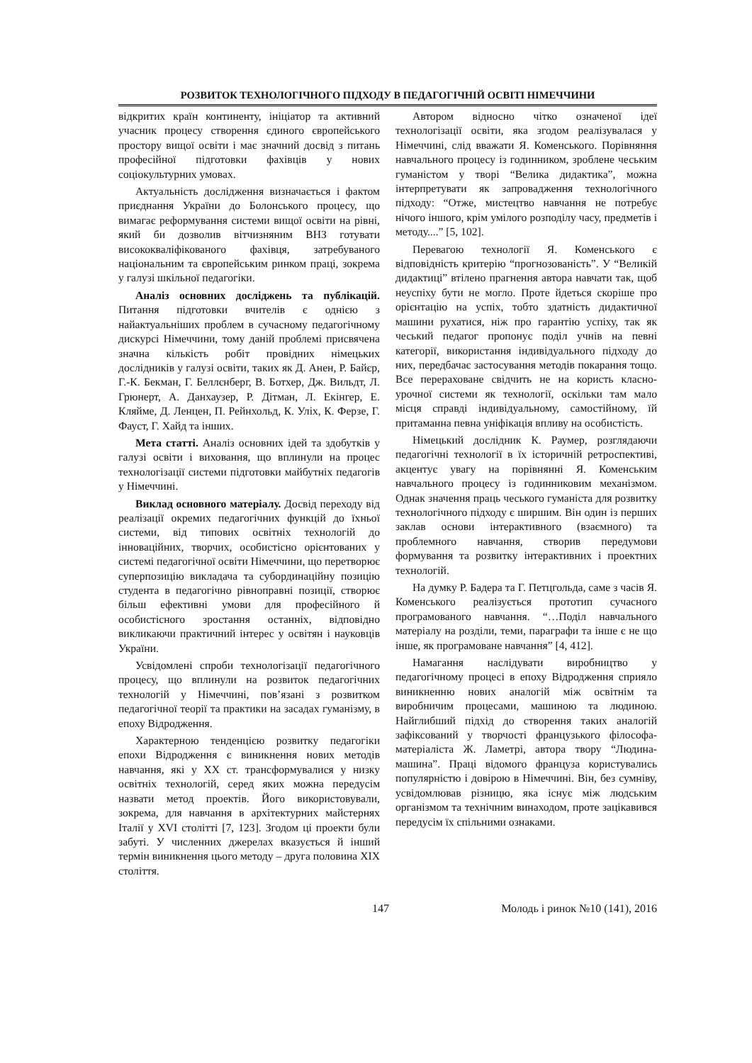РОЗВИТОК ТЕХНОЛОГІЧНОГО ПІДХОДУ В ПЕДАГОГІЧНІЙ ОСВІТІ НІМЕЧЧИНИ
відкритих країн континенту, ініціатор та активний учасник процесу створення єдиного європейського простору вищої освіти і має значний досвід з питань професійної підготовки фахівців у нових соціокультурних умовах.
Актуальність дослідження визначається і фактом приєднання України до Болонського процесу, що вимагає реформування системи вищої освіти на рівні, який би дозволив вітчизняним ВНЗ готувати висококваліфікованого фахівця, затребуваного національним та європейським ринком праці, зокрема у галузі шкільної педагогіки.
Аналіз основних досліджень та публікацій. Питання підготовки вчителів є однією з найактуальніших проблем в сучасному педагогічному дискурсі Німеччини, тому даній проблемі присвячена значна кількість робіт провідних німецьких дослідників у галузі освіти, таких як Д. Анен, Р. Байєр, Г.-К. Бекман, Г. Беллєнберг, В. Ботхер, Дж. Вильдт, Л. Грюнерт, А. Данхаузер, Р. Дітман, Л. Екінгер, Е. Кляйме, Д. Ленцен, П. Рейнхольд, К. Уліх, К. Ферзе, Г. Фауст, Г. Хайд та інших.
Мета статті. Аналіз основних ідей та здобутків у галузі освіти і виховання, що вплинули на процес технологізації системи підготовки майбутніх педагогів у Німеччині.
Виклад основного матеріалу. Досвід переходу від реалізації окремих педагогічних функцій до їхньої системи, від типових освітніх технологій до інноваційних, творчих, особистісно орієнтованих у системі педагогічної освіти Німеччини, що перетворює суперпозицію викладача та субординаційну позицію студента в педагогічно рівноправні позиції, створює більш ефективні умови для професійного й особистісного зростання останніх, відповідно викликаючи практичний інтерес у освітян і науковців України.
Усвідомлені спроби технологізації педагогічного процесу, що вплинули на розвиток педагогічних технологій у Німеччині, пов’язані з розвитком педагогічної теорії та практики на засадах гуманізму, в епоху Відродження.
Характерною тенденцією розвитку педагогіки епохи Відродження є виникнення нових методів навчання, які у ХХ ст. трансформувалися у низку освітніх технологій, серед яких можна передусім назвати метод проектів. Його використовували, зокрема, для навчання в архітектурних майстернях Італії у XVI столітті [7, 123]. Згодом ці проекти були забуті. У численних джерелах вказується й інший термін виникнення цього методу – друга половина XIX століття.
Автором відносно чітко означеної ідеї технологізації освіти, яка згодом реалізувалася у Німеччині, слід вважати Я. Коменського. Порівняння навчального процесу із годинником, зроблене чеським гуманістом у творі “Велика дидактика”, можна інтерпретувати як запровадження технологічного підходу: “Отже, мистецтво навчання не потребує нічого іншого, крім умілого розподілу часу, предметів і методу....” [5, 102].
Перевагою технології Я. Коменського є відповідність критерію “прогнозованість”. У “Великій дидактиці” втілено прагнення автора навчати так, щоб неуспіху бути не могло. Проте йдеться скоріше про орієнтацію на успіх, тобто здатність дидактичної машини рухатися, ніж про гарантію успіху, так як чеський педагог пропонує поділ учнів на певні категорії, використання індивідуального підходу до них, передбачає застосування методів покарання тощо. Все перераховане свідчить не на користь класно-урочної системи як технології, оскільки там мало місця справді індивідуальному, самостійному, їй притаманна певна уніфікація впливу на особистість.
Німецький дослідник К. Раумер, розглядаючи педагогічні технології в їх історичній ретроспективі, акцентує увагу на порівнянні Я. Коменським навчального процесу із годинниковим механізмом. Однак значення праць чеського гуманіста для розвитку технологічного підходу є ширшим. Він один із перших заклав основи інтерактивного (взаємного) та проблемного навчання, створив передумови формування та розвитку інтерактивних і проектних технологій.
На думку Р. Бадера та Г. Петцгольда, саме з часів Я. Коменського реалізується прототип сучасного програмованого навчання. “…Поділ навчального матеріалу на розділи, теми, параграфи та інше є не що інше, як програмоване навчання” [4, 412].
Намагання наслідувати виробництво у педагогічному процесі в епоху Відродження сприяло виникненню нових аналогій між освітнім та виробничим процесами, машиною та людиною. Найглибший підхід до створення таких аналогій зафіксований у творчості французького філософа-матеріаліста Ж. Ламетрі, автора твору “Людина-машина”. Праці відомого француза користувались популярністю і довірою в Німеччині. Він, без сумніву, усвідомлював різницю, яка існує між людським організмом та технічним винаходом, проте зацікавився передусім їх спільними ознаками.
147 Молодь і ринок №10 (141), 2016